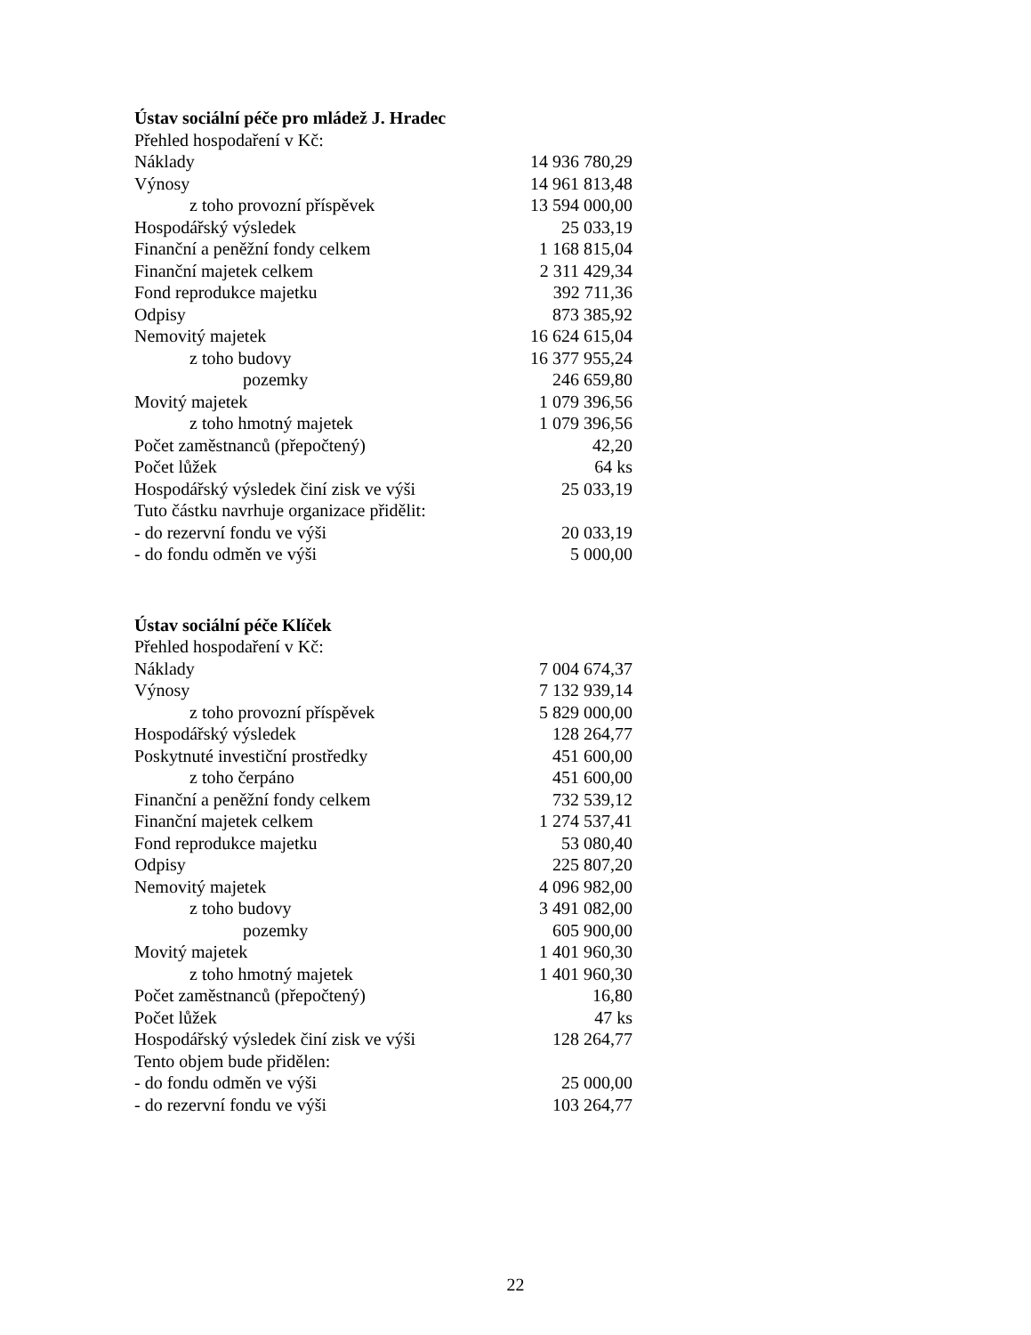Ústav sociální péče pro mládež J. Hradec
| Přehled hospodaření v Kč: | |
| Náklady | 14 936 780,29 |
| Výnosy | 14 961 813,48 |
| z toho provozní příspěvek | 13 594 000,00 |
| Hospodářský výsledek | 25 033,19 |
| Finanční a peněžní fondy celkem | 1 168 815,04 |
| Finanční majetek celkem | 2 311 429,34 |
| Fond reprodukce majetku | 392 711,36 |
| Odpisy | 873 385,92 |
| Nemovitý majetek | 16 624 615,04 |
| z toho budovy | 16 377 955,24 |
| pozemky | 246 659,80 |
| Movitý majetek | 1 079 396,56 |
| z toho hmotný majetek | 1 079 396,56 |
| Počet zaměstnanců (přepočtený) | 42,20 |
| Počet lůžek | 64 ks |
| Hospodářský výsledek činí zisk ve výši | 25 033,19 |
| Tuto částku navrhuje organizace přidělit: | |
| - do rezervní fondu ve výši | 20 033,19 |
| - do fondu odměn ve výši | 5 000,00 |
Ústav sociální péče Klíček
| Přehled hospodaření v Kč: | |
| Náklady | 7 004 674,37 |
| Výnosy | 7 132 939,14 |
| z toho provozní příspěvek | 5 829 000,00 |
| Hospodářský výsledek | 128 264,77 |
| Poskytnuté investiční prostředky | 451 600,00 |
| z toho čerpáno | 451 600,00 |
| Finanční a peněžní fondy celkem | 732 539,12 |
| Finanční majetek celkem | 1 274 537,41 |
| Fond reprodukce majetku | 53 080,40 |
| Odpisy | 225 807,20 |
| Nemovitý majetek | 4 096 982,00 |
| z toho budovy | 3 491 082,00 |
| pozemky | 605 900,00 |
| Movitý majetek | 1 401 960,30 |
| z toho hmotný majetek | 1 401 960,30 |
| Počet zaměstnanců (přepočtený) | 16,80 |
| Počet lůžek | 47 ks |
| Hospodářský výsledek činí zisk ve výši | 128 264,77 |
| Tento objem bude přidělen: | |
| - do fondu odměn ve výši | 25 000,00 |
| - do rezervní fondu ve výši | 103 264,77 |
22